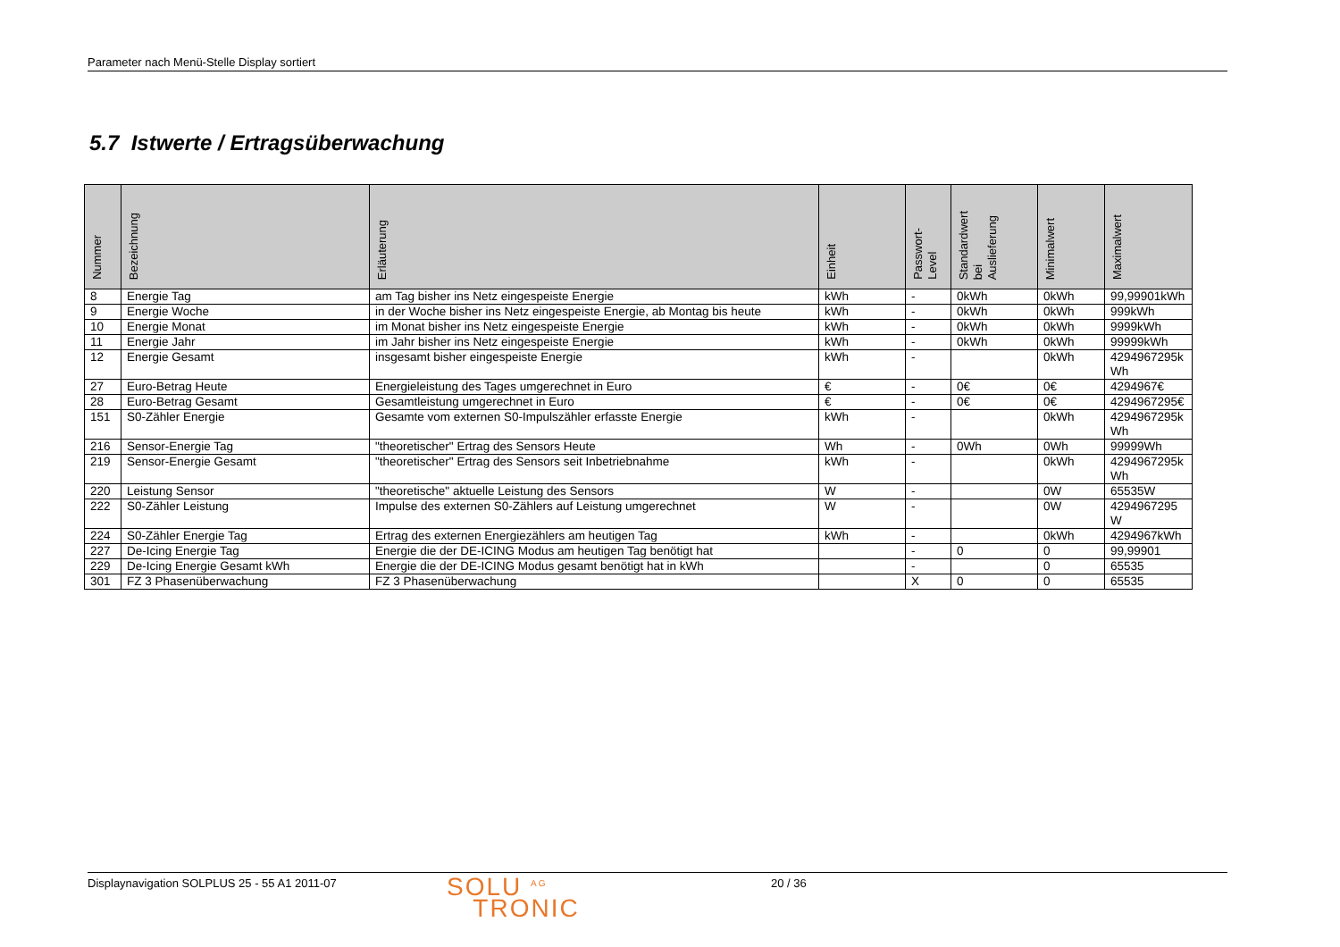Parameter nach Menü-Stelle Display sortiert
5.7 Istwerte / Ertragsüberwachung
| Nummer | Bezeichnung | Erläuterung | Einheit | Passwort- Level | Standardwert bei Auslieferung | Minimalwert | Maximalwert |
| --- | --- | --- | --- | --- | --- | --- | --- |
| 8 | Energie Tag | am Tag bisher ins Netz eingespeiste Energie | kWh | - | 0kWh | 0kWh | 99,99901kWh |
| 9 | Energie Woche | in der Woche bisher ins Netz eingespeiste Energie, ab Montag bis heute | kWh | - | 0kWh | 0kWh | 999kWh |
| 10 | Energie Monat | im Monat bisher ins Netz eingespeiste Energie | kWh | - | 0kWh | 0kWh | 9999kWh |
| 11 | Energie Jahr | im Jahr bisher ins Netz eingespeiste Energie | kWh | - | 0kWh | 0kWh | 99999kWh |
| 12 | Energie Gesamt | insgesamt bisher eingespeiste Energie | kWh | - | | 0kWh | 4294967295k Wh |
| 27 | Euro-Betrag Heute | Energieleistung des Tages umgerechnet in Euro | € | - | 0€ | 0€ | 4294967€ |
| 28 | Euro-Betrag Gesamt | Gesamtleistung umgerechnet in Euro | € | - | 0€ | 0€ | 4294967295€ |
| 151 | S0-Zähler Energie | Gesamte vom externen S0-Impulszähler erfasste Energie | kWh | - | | 0kWh | 4294967295k Wh |
| 216 | Sensor-Energie Tag | "theoretischer" Ertrag des Sensors Heute | Wh | - | 0Wh | 0Wh | 99999Wh |
| 219 | Sensor-Energie Gesamt | "theoretischer" Ertrag des Sensors seit Inbetriebnahme | kWh | - | | 0kWh | 4294967295k Wh |
| 220 | Leistung Sensor | "theoretische" aktuelle Leistung des Sensors | W | - | | 0W | 65535W |
| 222 | S0-Zähler Leistung | Impulse des externen S0-Zählers auf Leistung umgerechnet | W | - | | 0W | 4294967295 W |
| 224 | S0-Zähler Energie Tag | Ertrag des externen Energiezählers am heutigen Tag | kWh | - | | 0kWh | 4294967kWh |
| 227 | De-Icing Energie Tag | Energie die der DE-ICING Modus am heutigen Tag benötigt hat | | - | 0 | 0 | 99,99901 |
| 229 | De-Icing Energie Gesamt kWh | Energie die der DE-ICING Modus gesamt benötigt hat in kWh | | - | | 0 | 65535 |
| 301 | FZ 3 Phasenüberwachung | FZ 3 Phasenüberwachung | | X | 0 | 0 | 65535 |
Displaynavigation SOLPLUS 25 - 55 A1 2011-07
SOLU <sup>AG</sup>
TRONIC
20 / 36